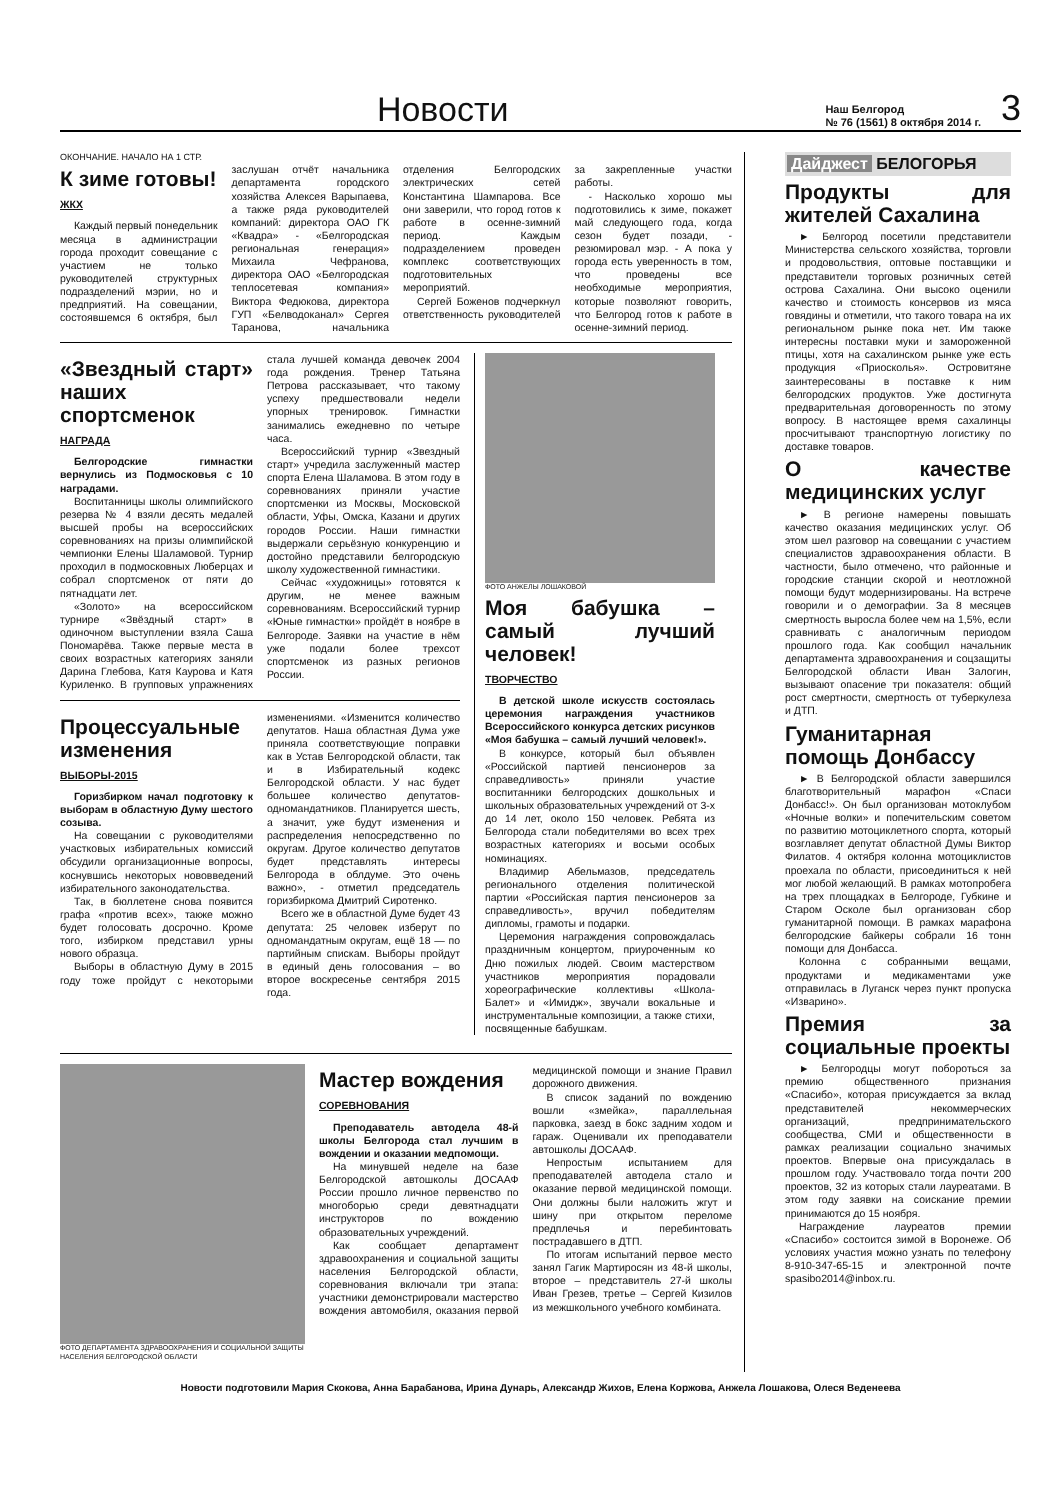Новости
Наш Белгород
№ 76 (1561) 8 октября 2014 г.
3
ОКОНЧАНИЕ. НАЧАЛО НА 1 СТР.
К зиме готовы!
ЖКХ
Каждый первый понедельник месяца в администрации города проходит совещание с участием не только руководителей структурных подразделений мэрии, но и предприятий. На совещании, состоявшемся 6 октября, был заслушан отчёт начальника департамента городского хозяйства Алексея Варыпаева, а также ряда руководителей компаний: директора ОАО ГК «Квадра» - «Белгородская региональная генерация» Михаила Чефранова, директора ОАО «Белгородская теплосетевая компания» Виктора Федюкова, директора ГУП «Белводоканал» Сергея Таранова, начальника отделения Белгородских электрических сетей Константина Шампарова. Все они заверили, что город готов к работе в осенне-зимний период. Каждым подразделением проведен комплекс соответствующих подготовительных мероприятий.
Сергей Боженов подчеркнул ответственность руководителей за закрепленные участки работы.
- Насколько хорошо мы подготовились к зиме, покажет май следующего года, когда сезон будет позади, - резюмировал мэр. - А пока у города есть уверенность в том, что проведены все необходимые мероприятия, которые позволяют говорить, что Белгород готов к работе в осенне-зимний период.
«Звездный старт» наших спортсменок
НАГРАДА
Белгородские гимнастки вернулись из Подмосковья с 10 наградами.
Воспитанницы школы олимпийского резерва № 4 взяли десять медалей высшей пробы на всероссийских соревнованиях на призы олимпийской чемпионки Елены Шаламовой. Турнир проходил в подмосковных Люберцах и собрал спортсменок от пяти до пятнадцати лет.
«Золото» на всероссийском турнире «Звёздный старт» в одиночном выступлении взяла Саша Пономарёва. Также первые места в своих возрастных категориях заняли Дарина Глебова, Катя Каурова и Катя Куриленко. В групповых упражнениях стала лучшей команда девочек 2004 года рождения. Тренер Татьяна Петрова рассказывает, что такому успеху предшествовали недели упорных тренировок. Гимнастки занимались ежедневно по четыре часа.
Всероссийский турнир «Звездный старт» учредила заслуженный мастер спорта Елена Шаламова. В этом году в соревнованиях приняли участие спортсменки из Москвы, Московской области, Уфы, Омска, Казани и других городов России. Наши гимнастки выдержали серьёзную конкуренцию и достойно представили белгородскую школу художественной гимнастики.
Сейчас «художницы» готовятся к другим, не менее важным соревнованиям. Всероссийский турнир «Юные гимнастки» пройдёт в ноябре в Белгороде. Заявки на участие в нём уже подали более трехсот спортсменок из разных регионов России.
Процессуальные изменения
ВЫБОРЫ-2015
Горизбирком начал подготовку к выборам в областную Думу шестого созыва.
На совещании с руководителями участковых избирательных комиссий обсудили организационные вопросы, коснувшись некоторых нововведений избирательного законодательства.
Так, в бюллетене снова появится графа «против всех», также можно будет голосовать досрочно. Кроме того, избирком представил урны нового образца.
Выборы в областную Думу в 2015 году тоже пройдут с некоторыми изменениями. «Изменится количество депутатов. Наша областная Дума уже приняла соответствующие поправки как в Устав Белгородской области, так и в Избирательный кодекс Белгородской области. У нас будет большее количество депутатов-одномандатников. Планируется шесть, а значит, уже будут изменения и распределения непосредственно по округам. Другое количество депутатов будет представлять интересы Белгорода в облдуме. Это очень важно», - отметил председатель горизбиркома Дмитрий Сиротенко.
Всего же в областной Думе будет 43 депутата: 25 человек изберут по одномандатным округам, ещё 18 — по партийным спискам. Выборы пройдут в единый день голосования – во второе воскресенье сентября 2015 года.
ФОТО АНЖЕЛЫ ЛОШАКОВОЙ
Моя бабушка – самый лучший человек!
ТВОРЧЕСТВО
В детской школе искусств состоялась церемония награждения участников Всероссийского конкурса детских рисунков «Моя бабушка – самый лучший человек!».
В конкурсе, который был объявлен «Российской партией пенсионеров за справедливость» приняли участие воспитанники белгородских дошкольных и школьных образовательных учреждений от 3-х до 14 лет, около 150 человек. Ребята из Белгорода стали победителями во всех трех возрастных категориях и восьми особых номинациях.
Владимир Абельмазов, председатель регионального отделения политической партии «Российская партия пенсионеров за справедливость», вручил победителям дипломы, грамоты и подарки.
Церемония награждения сопровождалась праздничным концертом, приуроченным ко Дню пожилых людей. Своим мастерством участников мероприятия порадовали хореографические коллективы «Школа-Балет» и «Имидж», звучали вокальные и инструментальные композиции, а также стихи, посвященные бабушкам.
ФОТО ДЕПАРТАМЕНТА ЗДРАВООХРАНЕНИЯ И СОЦИАЛЬНОЙ ЗАЩИТЫ НАСЕЛЕНИЯ БЕЛГОРОДСКОЙ ОБЛАСТИ
Мастер вождения
СОРЕВНОВАНИЯ
Преподаватель автодела 48-й школы Белгорода стал лучшим в вождении и оказании медпомощи.
На минувшей неделе на базе Белгородской автошколы ДОСААФ России прошло личное первенство по многоборью среди девятнадцати инструкторов по вождению образовательных учреждений.
Как сообщает департамент здравоохранения и социальной защиты населения Белгородской области, соревнования включали три этапа: участники демонстрировали мастерство вождения автомобиля, оказания первой медицинской помощи и знание Правил дорожного движения.
В список заданий по вождению вошли «змейка», параллельная парковка, заезд в бокс задним ходом и гараж. Оценивали их преподаватели автошколы ДОСААФ.
Непростым испытанием для преподавателей автодела стало и оказание первой медицинской помощи. Они должны были наложить жгут и шину при открытом переломе предплечья и перебинтовать пострадавшего в ДТП.
По итогам испытаний первое место занял Гагик Мартиросян из 48-й школы, второе – представитель 27-й школы Иван Грезев, третье – Сергей Кизилов из межшкольного учебного комбината.
Дайджест БЕЛОГОРЬЯ
Продукты для жителей Сахалина
► Белгород посетили представители Министерства сельского хозяйства, торговли и продовольствия, оптовые поставщики и представители торговых розничных сетей острова Сахалина. Они высоко оценили качество и стоимость консервов из мяса говядины и отметили, что такого товара на их региональном рынке пока нет. Им также интересны поставки муки и замороженной птицы, хотя на сахалинском рынке уже есть продукция «Приосколья». Островитяне заинтересованы в поставке к ним белгородских продуктов. Уже достигнута предварительная договоренность по этому вопросу. В настоящее время сахалинцы просчитывают транспортную логистику по доставке товаров.
О качестве медицинских услуг
► В регионе намерены повышать качество оказания медицинских услуг. Об этом шел разговор на совещании с участием специалистов здравоохранения области. В частности, было отмечено, что районные и городские станции скорой и неотложной помощи будут модернизированы. На встрече говорили и о демографии. За 8 месяцев смертность выросла более чем на 1,5%, если сравнивать с аналогичным периодом прошлого года. Как сообщил начальник департамента здравоохранения и соцзащиты Белгородской области Иван Залогин, вызывают опасение три показателя: общий рост смертности, смертность от туберкулеза и ДТП.
Гуманитарная помощь Донбассу
► В Белгородской области завершился благотворительный марафон «Спаси Донбасс!». Он был организован мотоклубом «Ночные волки» и попечительским советом по развитию мотоциклетного спорта, который возглавляет депутат областной Думы Виктор Филатов. 4 октября колонна мотоциклистов проехала по области, присоединиться к ней мог любой желающий. В рамках мотопробега на трех площадках в Белгороде, Губкине и Старом Осколе был организован сбор гуманитарной помощи. В рамках марафона белгородские байкеры собрали 16 тонн помощи для Донбасса.
Колонна с собранными вещами, продуктами и медикаментами уже отправилась в Луганск через пункт пропуска «Изварино».
Премия за социальные проекты
► Белгородцы могут побороться за премию общественного признания «Спасибо», которая присуждается за вклад представителей некоммерческих организаций, предпринимательского сообщества, СМИ и общественности в рамках реализации социально значимых проектов. Впервые она присуждалась в прошлом году. Участвовало тогда почти 200 проектов, 32 из которых стали лауреатами. В этом году заявки на соискание премии принимаются до 15 ноября.
Награждение лауреатов премии «Спасибо» состоится зимой в Воронеже. Об условиях участия можно узнать по телефону 8-910-347-65-15 и электронной почте spasibo2014@inbox.ru.
Новости подготовили Мария Скокова, Анна Барабанова, Ирина Дунарь, Александр Жихов, Елена Коржова, Анжела Лошакова, Олеся Веденеева